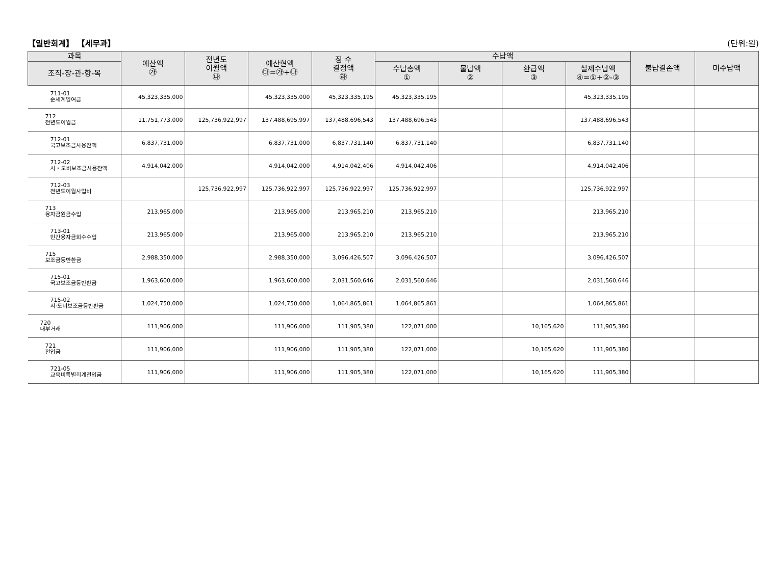【일반회계】 【세무과】 (단위:원)
| 과목 | 예산액 ㉮ | 전년도 이월액 ㉯ | 예산현액 ㉰=㉮+㉯ | 징 수 결정액 ㉱ | 수납액 | | | | 불납결손액 | 미수납액 |
| --- | --- | --- | --- | --- | --- | --- | --- | --- | --- | --- |
| 조직-장-관-항-목 | | | | | 수납총액 ① | 물납액 ② | 환급액 ③ | 실제수납액 ④=①+②-③ | | |
| 711-01 순세계잉여금 | 45,323,335,000 | | 45,323,335,000 | 45,323,335,195 | 45,323,335,195 | | | 45,323,335,195 | | |
| 712 전년도이월금 | 11,751,773,000 | 125,736,922,997 | 137,488,695,997 | 137,488,696,543 | 137,488,696,543 | | | 137,488,696,543 | | |
| 712-01 국고보조금사용잔액 | 6,837,731,000 | | 6,837,731,000 | 6,837,731,140 | 6,837,731,140 | | | 6,837,731,140 | | |
| 712-02 시・도비보조금사용잔액 | 4,914,042,000 | | 4,914,042,000 | 4,914,042,406 | 4,914,042,406 | | | 4,914,042,406 | | |
| 712-03 전년도이월사업비 | | 125,736,922,997 | 125,736,922,997 | 125,736,922,997 | 125,736,922,997 | | | 125,736,922,997 | | |
| 713 융자금원금수입 | 213,965,000 | | 213,965,000 | 213,965,210 | 213,965,210 | | | 213,965,210 | | |
| 713-01 민간융자금회수수입 | 213,965,000 | | 213,965,000 | 213,965,210 | 213,965,210 | | | 213,965,210 | | |
| 715 보조금등반환금 | 2,988,350,000 | | 2,988,350,000 | 3,096,426,507 | 3,096,426,507 | | | 3,096,426,507 | | |
| 715-01 국고보조금등반환금 | 1,963,600,000 | | 1,963,600,000 | 2,031,560,646 | 2,031,560,646 | | | 2,031,560,646 | | |
| 715-02 시·도비보조금등반환금 | 1,024,750,000 | | 1,024,750,000 | 1,064,865,861 | 1,064,865,861 | | | 1,064,865,861 | | |
| 720 내부거래 | 111,906,000 | | 111,906,000 | 111,905,380 | 122,071,000 | | 10,165,620 | 111,905,380 | | |
| 721 전입금 | 111,906,000 | | 111,906,000 | 111,905,380 | 122,071,000 | | 10,165,620 | 111,905,380 | | |
| 721-05 교육비특별회계전입금 | 111,906,000 | | 111,906,000 | 111,905,380 | 122,071,000 | | 10,165,620 | 111,905,380 | | |